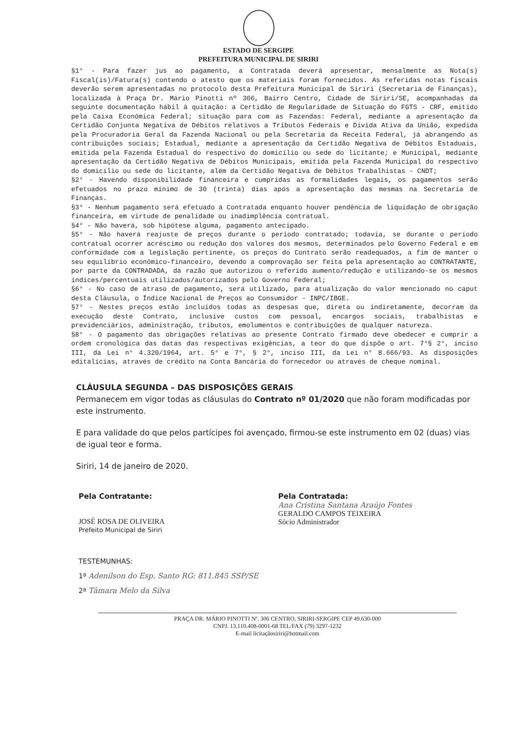ESTADO DE SERGIPE
PREFEITURA MUNICIPAL DE SIRIRI
§1° - Para fazer jus ao pagamento, a Contratada deverá apresentar, mensalmente as Nota(s) Fiscal(is)/Fatura(s) contendo o atesto que os materiais foram fornecidos. As referidas notas fiscais deverão serem apresentadas no protocolo desta Prefeitura Municipal de Siriri (Secretaria de Finanças), localizada à Praça Dr. Mário Pinotti nº 306, Bairro Centro, Cidade de Siriri/SE, acompanhadas da seguinte documentação hábil à quitação: a Certidão de Regularidade de Situação do FGTS - CRF, emitido pela Caixa Econômica Federal; situação para com as Fazendas: Federal, mediante a apresentação da Certidão Conjunta Negativa de Débitos relativos a Tributos Federais e Dívida Ativa da União, expedida pela Procuradoria Geral da Fazenda Nacional ou pela Secretaria da Receita Federal, já abrangendo as contribuições sociais; Estadual, mediante a apresentação da Certidão Negativa de Débitos Estaduais, emitida pela Fazenda Estadual do respectivo do domicílio ou sede do licitante; e Municipal, mediante apresentação da Certidão Negativa de Débitos Municipais, emitida pela Fazenda Municipal do respectivo do domicílio ou sede do licitante, além da Certidão Negativa de Débitos Trabalhistas - CNDT;
§2° - Havendo disponibilidade financeira e cumpridas as formalidades legais, os pagamentos serão efetuados no prazo mínimo de 30 (trinta) dias após a apresentação das mesmas na Secretaria de Finanças.
§3° - Nenhum pagamento será efetuado à Contratada enquanto houver pendência de liquidação de obrigação financeira, em virtude de penalidade ou inadimplência contratual.
§4° - Não haverá, sob hipótese alguma, pagamento antecipado.
§5° - Não haverá reajuste de preços durante o período contratado; todavia, se durante o período contratual ocorrer acréscimo ou redução dos valores dos mesmos, determinados pelo Governo Federal e em conformidade com a legislação pertinente, os preços do Contrato serão readequados, a fim de manter o seu equilíbrio econômico-financeiro, devendo a comprovação ser feita pela apresentação ao CONTRATANTE, por parte da CONTRADADA, da razão que autorizou o referido aumento/redução e utilizando-se os mesmos índices/percentuais utilizados/autorizados pelo Governo Federal;
§6° - No caso de atraso de pagamento, será utilizado, para atualização do valor mencionado no caput desta Cláusula, o Índice Nacional de Preços ao Consumidor - INPC/IBGE.
§7° - Nestes preços estão incluídos todas as despesas que, direta ou indiretamente, decorram da execução deste Contrato, inclusive custos com pessoal, encargos sociais, trabalhistas e previdenciários, administração, tributos, emolumentos e contribuições de qualquer natureza.
§8° - O pagamento das obrigações relativas ao presente Contrato firmado deve obedecer e cumprir a ordem cronológica das datas das respectivas exigências, a teor do que dispõe o art. 7°§ 2°, inciso III, da Lei n° 4.320/1964, art. 5° e 7°, § 2°, inciso III, da Lei n° 8.666/93. As disposições editalícias, através de crédito na Conta Bancária do fornecedor ou através de cheque nominal.
CLÁUSULA SEGUNDA – DAS DISPOSIÇÕES GERAIS
Permanecem em vigor todas as cláusulas do Contrato nº 01/2020 que não foram modificadas por este instrumento.
E para validade do que pelos partícipes foi avençado, firmou-se este instrumento em 02 (duas) vias de igual teor e forma.
Siriri, 14 de janeiro de 2020.
Pela Contratante:
JOSÉ ROSA DE OLIVEIRA
Prefeito Municipal de Siriri
Pela Contratada:
Ana Cristina Santana Araújo Fontes
GERALDO CAMPOS TEIXEIRA
Sócio Administrador
TESTEMUNHAS:
1ª Adenilson do Esp. Santo RG: 811.845 SSP/SE
2ª Tâmara Melo da Silva
PRAÇA DR. MÁRIO PINOTTI Nº. 306 CENTRO, SIRIRI-SERGIPE CEP 49.630-000
CNPJ. 13.110.408-0001-68 TEL/FAX (79) 3297-1232
E-mail licitaçãosiriri@hotmail.com